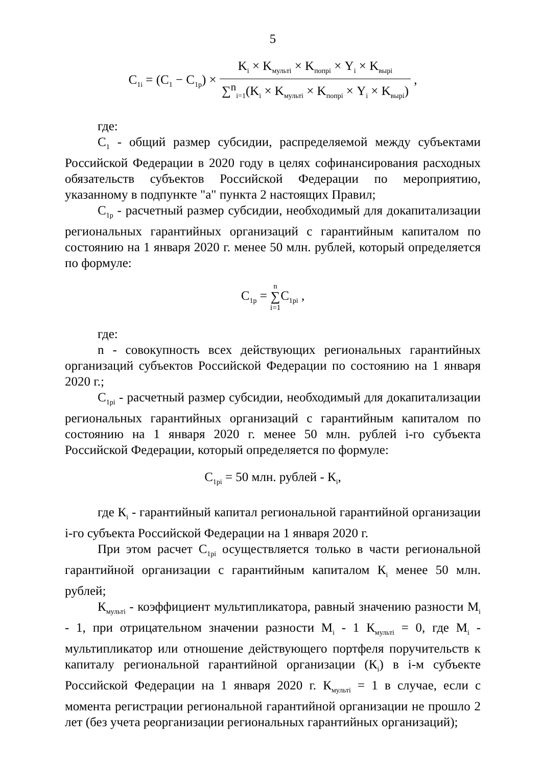5
C<sub>1i</sub> = (C<sub>1</sub> − C<sub>1p</sub>) × K<sub>i</sub> × K<sub>мульті</sub> × K<sub>попрі</sub> × Y<sub>i</sub> × K<sub>вырі</sub> ∑<sup>n</sup><sub>i=1</sub>(K<sub>i</sub> × K<sub>мульті</sub> × K<sub>попрі</sub> × Y<sub>i</sub> × K<sub>вырі</sub>) ,
где:
C<sub>1</sub> - общий размер субсидии, распределяемой между субъектами Российской Федерации в 2020 году в целях софинансирования расходных обязательств субъектов Российской Федерации по мероприятию, указанному в подпункте "а" пункта 2 настоящих Правил;
C<sub>1p</sub> - расчетный размер субсидии, необходимый для докапитализации региональных гарантийных организаций с гарантийным капиталом по состоянию на 1 января 2020 г. менее 50 млн. рублей, который определяется по формуле:
C<sub>1p</sub> = n
∑
i=1 C<sub>1pi</sub> ,
где:
n - совокупность всех действующих региональных гарантийных организаций субъектов Российской Федерации по состоянию на 1 января 2020 г.;
C<sub>1pi</sub> - расчетный размер субсидии, необходимый для докапитализации региональных гарантийных организаций с гарантийным капиталом по состоянию на 1 января 2020 г. менее 50 млн. рублей i-го субъекта Российской Федерации, который определяется по формуле:
C<sub>1pi</sub> = 50 млн. рублей - К<sub>i</sub>,
где К<sub>i</sub> - гарантийный капитал региональной гарантийной организации i-го субъекта Российской Федерации на 1 января 2020 г.
При этом расчет C<sub>1pi</sub> осуществляется только в части региональной гарантийной организации с гарантийным капиталом К<sub>i</sub> менее 50 млн. рублей;
К<sub>мульті</sub> - коэффициент мультипликатора, равный значению разности M<sub>i</sub> - 1, при отрицательном значении разности M<sub>i</sub> - 1 К<sub>мульті</sub> = 0, где M<sub>i</sub> - мультипликатор или отношение действующего портфеля поручительств к капиталу региональной гарантийной организации (К<sub>i</sub>) в i-м субъекте Российской Федерации на 1 января 2020 г. К<sub>мульті</sub> = 1 в случае, если с момента регистрации региональной гарантийной организации не прошло 2 лет (без учета реорганизации региональных гарантийных организаций);